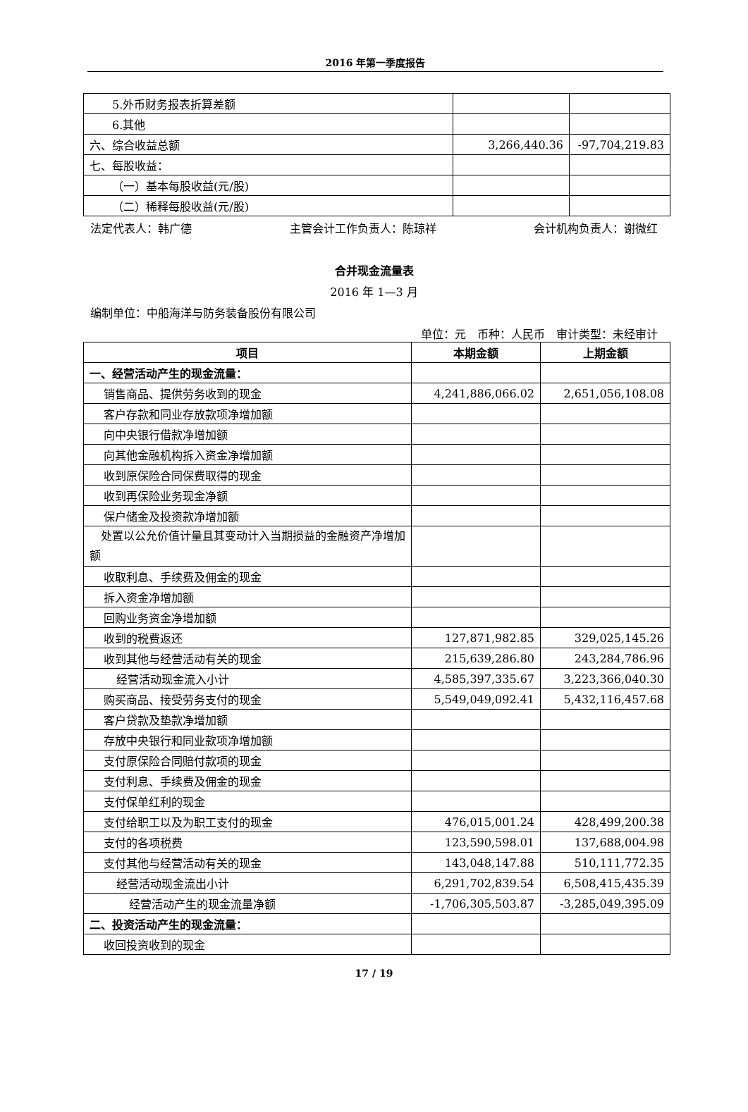2016 年第一季度报告
| 5.外币财务报表折算差额 | | |
| 6.其他 | | |
| 六、综合收益总额 | 3,266,440.36 | -97,704,219.83 |
| 七、每股收益： | | |
| （一）基本每股收益(元/股) | | |
| （二）稀释每股收益(元/股) | | |
法定代表人：韩广德 主管会计工作负责人：陈琼祥 会计机构负责人：谢微红
合并现金流量表
2016 年 1—3 月
编制单位：中船海洋与防务装备股份有限公司
单位：元　币种：人民币　审计类型：未经审计
| 项目 | 本期金额 | 上期金额 |
| --- | --- | --- |
| 一、经营活动产生的现金流量： | | |
| 销售商品、提供劳务收到的现金 | 4,241,886,066.02 | 2,651,056,108.08 |
| 客户存款和同业存放款项净增加额 | | |
| 向中央银行借款净增加额 | | |
| 向其他金融机构拆入资金净增加额 | | |
| 收到原保险合同保费取得的现金 | | |
| 收到再保险业务现金净额 | | |
| 保户储金及投资款净增加额 | | |
| 处置以公允价值计量且其变动计入当期损益的金融资产净增加额 | | |
| 收取利息、手续费及佣金的现金 | | |
| 拆入资金净增加额 | | |
| 回购业务资金净增加额 | | |
| 收到的税费返还 | 127,871,982.85 | 329,025,145.26 |
| 收到其他与经营活动有关的现金 | 215,639,286.80 | 243,284,786.96 |
| 经营活动现金流入小计 | 4,585,397,335.67 | 3,223,366,040.30 |
| 购买商品、接受劳务支付的现金 | 5,549,049,092.41 | 5,432,116,457.68 |
| 客户贷款及垫款净增加额 | | |
| 存放中央银行和同业款项净增加额 | | |
| 支付原保险合同赔付款项的现金 | | |
| 支付利息、手续费及佣金的现金 | | |
| 支付保单红利的现金 | | |
| 支付给职工以及为职工支付的现金 | 476,015,001.24 | 428,499,200.38 |
| 支付的各项税费 | 123,590,598.01 | 137,688,004.98 |
| 支付其他与经营活动有关的现金 | 143,048,147.88 | 510,111,772.35 |
| 经营活动现金流出小计 | 6,291,702,839.54 | 6,508,415,435.39 |
| 经营活动产生的现金流量净额 | -1,706,305,503.87 | -3,285,049,395.09 |
| 二、投资活动产生的现金流量： | | |
| 收回投资收到的现金 | | |
17 / 19